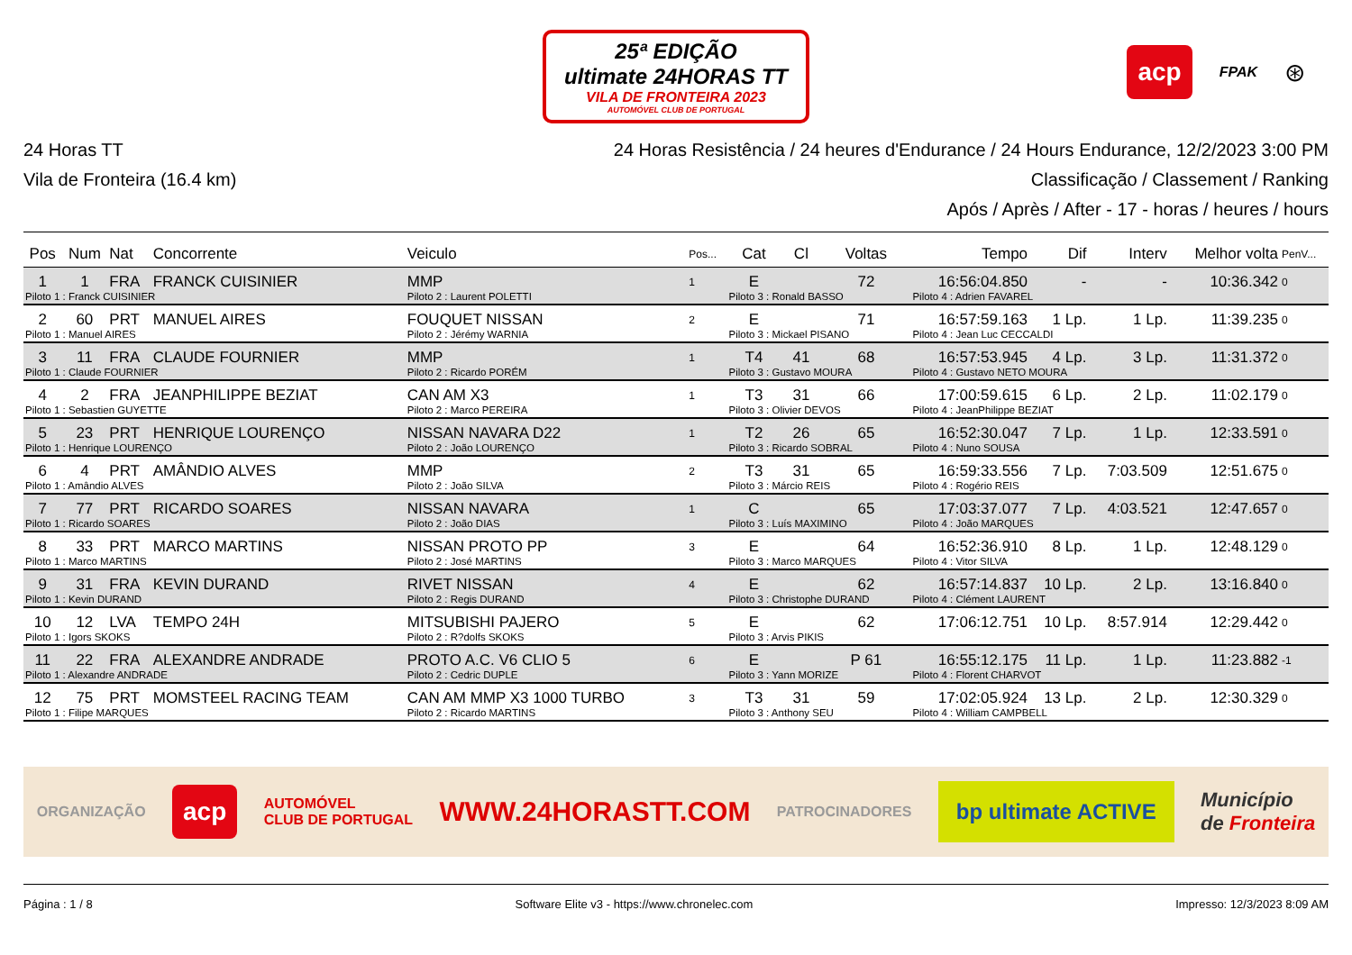25ª EDIÇÃO
ultimate 24HORAS TT
VILA DE FRONTEIRA 2023
AUTOMÓVEL CLUB DE PORTUGAL
acp FPAK ⊛
24 Horas TT
Vila de Fronteira (16.4 km)
24 Horas Resistência / 24 heures d'Endurance / 24 Hours Endurance, 12/2/2023 3:00 PM
Classificação / Classement / Ranking
Após / Après / After - 17 - horas / heures / hours
| Pos | Num | Nat | Concorrente | Veiculo | Pos... | Cat | Cl | Voltas | Tempo | Dif | Interv | Melhor volta | PenV... |
| --- | --- | --- | --- | --- | --- | --- | --- | --- | --- | --- | --- | --- | --- |
| 1 | 1 | FRA | FRANCK CUISINIER | MMP | 1 | E | | 72 | 16:56:04.850 | - | - | 10:36.342 | 0 |
| Piloto 1 : Franck CUISINIER | | | | Piloto 2 : Laurent POLETTI | | Piloto 3 : Ronald BASSO | | | Piloto 4 : Adrien FAVAREL | | | | |
| 2 | 60 | PRT | MANUEL AIRES | FOUQUET NISSAN | 2 | E | | 71 | 16:57:59.163 | 1 Lp. | 1 Lp. | 11:39.235 | 0 |
| Piloto 1 : Manuel AIRES | | | | Piloto 2 : Jérémy WARNIA | | Piloto 3 : Mickael PISANO | | | Piloto 4 : Jean Luc CECCALDI | | | | |
| 3 | 11 | FRA | CLAUDE FOURNIER | MMP | 1 | T4 | 41 | 68 | 16:57:53.945 | 4 Lp. | 3 Lp. | 11:31.372 | 0 |
| Piloto 1 : Claude FOURNIER | | | | Piloto 2 : Ricardo PORÉM | | Piloto 3 : Gustavo MOURA | | | Piloto 4 : Gustavo NETO MOURA | | | | |
| 4 | 2 | FRA | JEANPHILIPPE BEZIAT | CAN AM X3 | 1 | T3 | 31 | 66 | 17:00:59.615 | 6 Lp. | 2 Lp. | 11:02.179 | 0 |
| Piloto 1 : Sebastien GUYETTE | | | | Piloto 2 : Marco PEREIRA | | Piloto 3 : Olivier DEVOS | | | Piloto 4 : JeanPhilippe BEZIAT | | | | |
| 5 | 23 | PRT | HENRIQUE LOURENÇO | NISSAN NAVARA D22 | 1 | T2 | 26 | 65 | 16:52:30.047 | 7 Lp. | 1 Lp. | 12:33.591 | 0 |
| Piloto 1 : Henrique LOURENÇO | | | | Piloto 2 : João LOURENÇO | | Piloto 3 : Ricardo SOBRAL | | | Piloto 4 : Nuno SOUSA | | | | |
| 6 | 4 | PRT | AMÂNDIO ALVES | MMP | 2 | T3 | 31 | 65 | 16:59:33.556 | 7 Lp. | 7:03.509 | 12:51.675 | 0 |
| Piloto 1 : Amândio ALVES | | | | Piloto 2 : João SILVA | | Piloto 3 : Márcio REIS | | | Piloto 4 : Rogério REIS | | | | |
| 7 | 77 | PRT | RICARDO SOARES | NISSAN NAVARA | 1 | C | | 65 | 17:03:37.077 | 7 Lp. | 4:03.521 | 12:47.657 | 0 |
| Piloto 1 : Ricardo SOARES | | | | Piloto 2 : João DIAS | | Piloto 3 : Luís MAXIMINO | | | Piloto 4 : João MARQUES | | | | |
| 8 | 33 | PRT | MARCO MARTINS | NISSAN PROTO PP | 3 | E | | 64 | 16:52:36.910 | 8 Lp. | 1 Lp. | 12:48.129 | 0 |
| Piloto 1 : Marco MARTINS | | | | Piloto 2 : José MARTINS | | Piloto 3 : Marco MARQUES | | | Piloto 4 : Vitor SILVA | | | | |
| 9 | 31 | FRA | KEVIN DURAND | RIVET NISSAN | 4 | E | | 62 | 16:57:14.837 | 10 Lp. | 2 Lp. | 13:16.840 | 0 |
| Piloto 1 : Kevin DURAND | | | | Piloto 2 : Regis DURAND | | Piloto 3 : Christophe DURAND | | | Piloto 4 : Clément LAURENT | | | | |
| 10 | 12 | LVA | TEMPO 24H | MITSUBISHI PAJERO | 5 | E | | 62 | 17:06:12.751 | 10 Lp. | 8:57.914 | 12:29.442 | 0 |
| Piloto 1 : Igors SKOKS | | | | Piloto 2 : R?dolfs SKOKS | | Piloto 3 : Arvis PIKIS | | | | | | | |
| 11 | 22 | FRA | ALEXANDRE ANDRADE | PROTO A.C. V6 CLIO 5 | 6 | E | | P 61 | 16:55:12.175 | 11 Lp. | 1 Lp. | 11:23.882 | -1 |
| Piloto 1 : Alexandre ANDRADE | | | | Piloto 2 : Cedric DUPLE | | Piloto 3 : Yann MORIZE | | | Piloto 4 : Florent CHARVOT | | | | |
| 12 | 75 | PRT | MOMSTEEL RACING TEAM | CAN AM MMP X3 1000 TURBO | 3 | T3 | 31 | 59 | 17:02:05.924 | 13 Lp. | 2 Lp. | 12:30.329 | 0 |
| Piloto 1 : Filipe MARQUES | | | | Piloto 2 : Ricardo MARTINS | | Piloto 3 : Anthony SEU | | | Piloto 4 : William CAMPBELL | | | | |
ORGANIZAÇÃO acp AUTOMÓVEL
CLUB DE PORTUGAL WWW.24HORASTT.COM PATROCINADORES bp ultimate ACTIVE Município
de Fronteira
Página : 1 / 8 Software Elite v3 - https://www.chronelec.com Impresso: 12/3/2023 8:09 AM